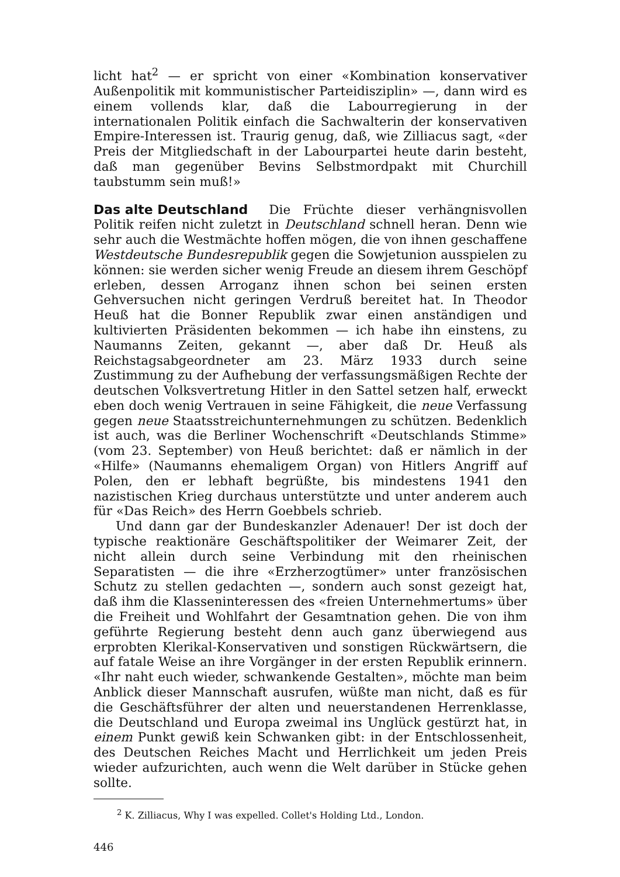licht hat<sup>2</sup> — er spricht von einer «Kombination konservativer Außenpolitik mit kommunistischer Parteidisziplin» —, dann wird es einem vollends klar, daß die Labourregierung in der internationalen Politik einfach die Sachwalterin der konservativen Empire-Interessen ist. Traurig genug, daß, wie Zilliacus sagt, «der Preis der Mitgliedschaft in der Labourpartei heute darin besteht, daß man gegenüber Bevins Selbstmordpakt mit Churchill taubstumm sein muß!»
Das alte Deutschland Die Früchte dieser verhängnisvollen Politik reifen nicht zuletzt in Deutschland schnell heran. Denn wie sehr auch die Westmächte hoffen mögen, die von ihnen geschaffene Westdeutsche Bundesrepublik gegen die Sowjetunion ausspielen zu können: sie werden sicher wenig Freude an diesem ihrem Geschöpf erleben, dessen Arroganz ihnen schon bei seinen ersten Gehversuchen nicht geringen Verdruß bereitet hat. In Theodor Heuß hat die Bonner Republik zwar einen anständigen und kultivierten Präsidenten bekommen — ich habe ihn einstens, zu Naumanns Zeiten, gekannt —, aber daß Dr. Heuß als Reichstagsabgeordneter am 23. März 1933 durch seine Zustimmung zu der Aufhebung der verfassungsmäßigen Rechte der deutschen Volksvertretung Hitler in den Sattel setzen half, erweckt eben doch wenig Vertrauen in seine Fähigkeit, die neue Verfassung gegen neue Staatsstreichunternehmungen zu schützen. Bedenklich ist auch, was die Berliner Wochenschrift «Deutschlands Stimme» (vom 23. September) von Heuß berichtet: daß er nämlich in der «Hilfe» (Naumanns ehemaligem Organ) von Hitlers Angriff auf Polen, den er lebhaft begrüßte, bis mindestens 1941 den nazistischen Krieg durchaus unterstützte und unter anderem auch für «Das Reich» des Herrn Goebbels schrieb.
Und dann gar der Bundeskanzler Adenauer! Der ist doch der typische reaktionäre Geschäftspolitiker der Weimarer Zeit, der nicht allein durch seine Verbindung mit den rheinischen Separatisten — die ihre «Erzherzogtümer» unter französischen Schutz zu stellen gedachten —, sondern auch sonst gezeigt hat, daß ihm die Klasseninteressen des «freien Unternehmertums» über die Freiheit und Wohlfahrt der Gesamtnation gehen. Die von ihm geführte Regierung besteht denn auch ganz überwiegend aus erprobten Klerikal-Konservativen und sonstigen Rückwärtsern, die auf fatale Weise an ihre Vorgänger in der ersten Republik erinnern. «Ihr naht euch wieder, schwankende Gestalten», möchte man beim Anblick dieser Mannschaft ausrufen, wüßte man nicht, daß es für die Geschäftsführer der alten und neuerstandenen Herrenklasse, die Deutschland und Europa zweimal ins Unglück gestürzt hat, in einem Punkt gewiß kein Schwanken gibt: in der Entschlossenheit, des Deutschen Reiches Macht und Herrlichkeit um jeden Preis wieder aufzurichten, auch wenn die Welt darüber in Stücke gehen sollte.
<sup>2</sup> K. Zilliacus, Why I was expelled. Collet's Holding Ltd., London.
446